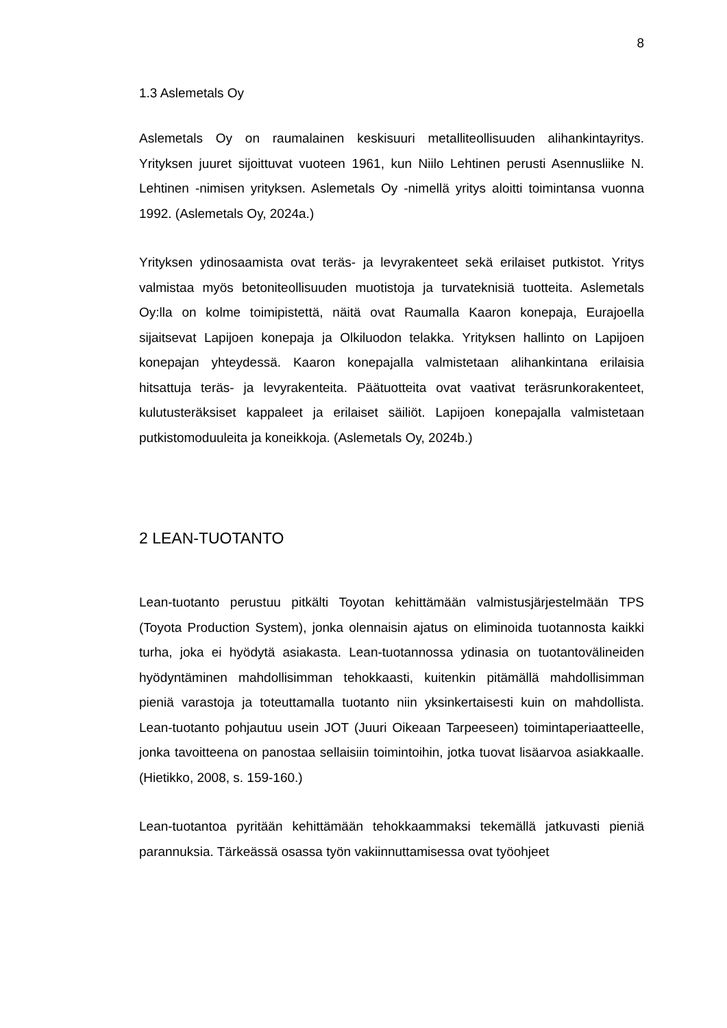8
1.3 Aslemetals Oy
Aslemetals Oy on raumalainen keskisuuri metalliteollisuuden alihankintayritys. Yrityksen juuret sijoittuvat vuoteen 1961, kun Niilo Lehtinen perusti Asennusliike N. Lehtinen -nimisen yrityksen. Aslemetals Oy -nimellä yritys aloitti toimintansa vuonna 1992. (Aslemetals Oy, 2024a.)
Yrityksen ydinosaamista ovat teräs- ja levyrakenteet sekä erilaiset putkistot. Yritys valmistaa myös betoniteollisuuden muotistoja ja turvateknisiä tuotteita. Aslemetals Oy:lla on kolme toimipistettä, näitä ovat Raumalla Kaaron konepaja, Eurajoella sijaitsevat Lapijoen konepaja ja Olkiluodon telakka. Yrityksen hallinto on Lapijoen konepajan yhteydessä. Kaaron konepajalla valmistetaan alihankintana erilaisia hitsattuja teräs- ja levyrakenteita. Päätuotteita ovat vaativat teräsrunkorakenteet, kulutusteräksiset kappaleet ja erilaiset säiliöt. Lapijoen konepajalla valmistetaan putkistomoduuleita ja koneikkoja. (Aslemetals Oy, 2024b.)
2 LEAN-TUOTANTO
Lean-tuotanto perustuu pitkälti Toyotan kehittämään valmistusjärjestelmään TPS (Toyota Production System), jonka olennaisin ajatus on eliminoida tuotannosta kaikki turha, joka ei hyödytä asiakasta. Lean-tuotannossa ydinasia on tuotantovälineiden hyödyntäminen mahdollisimman tehokkaasti, kuitenkin pitämällä mahdollisimman pieniä varastoja ja toteuttamalla tuotanto niin yksinkertaisesti kuin on mahdollista. Lean-tuotanto pohjautuu usein JOT (Juuri Oikeaan Tarpeeseen) toimintaperiaatteelle, jonka tavoitteena on panostaa sellaisiin toimintoihin, jotka tuovat lisäarvoa asiakkaalle. (Hietikko, 2008, s. 159-160.)
Lean-tuotantoa pyritään kehittämään tehokkaammaksi tekemällä jatkuvasti pieniä parannuksia. Tärkeässä osassa työn vakiinnuttamisessa ovat työohjeet